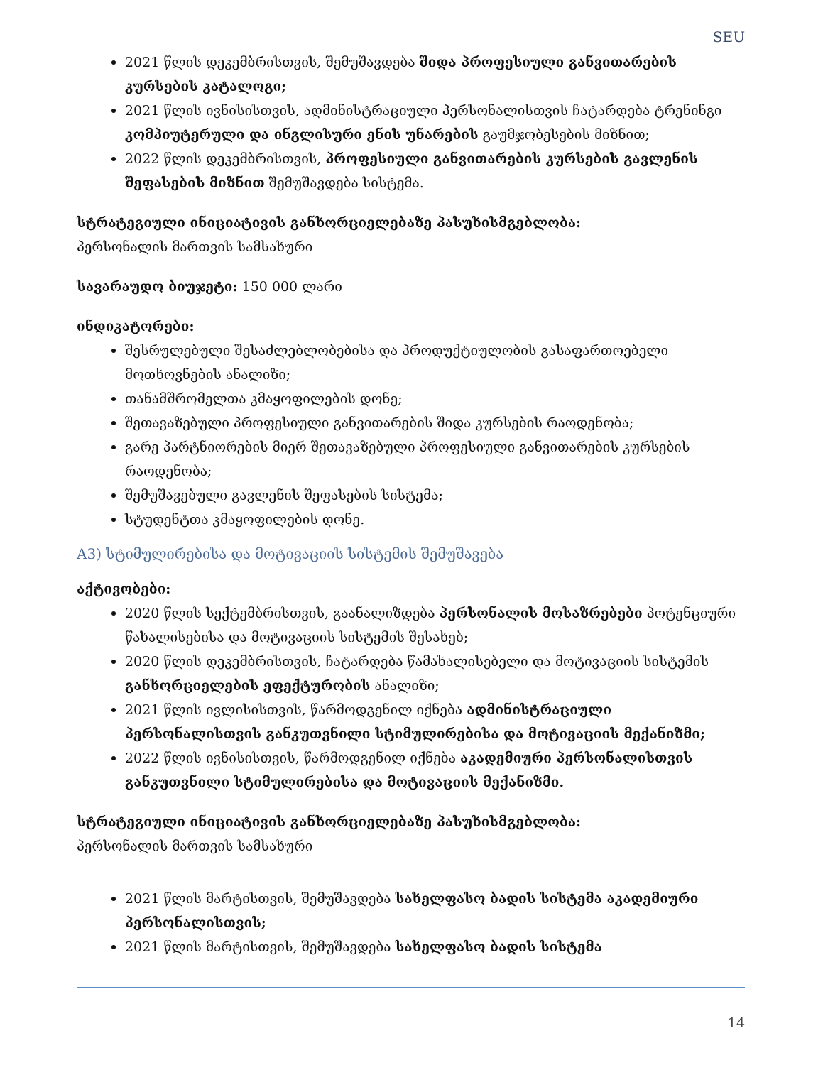SEU
2021 წლის დეკემბრისთვის, შემუშავდება შიდა პროფესიული განვითარების კურსების კატალოგი;
2021 წლის ივნისისთვის, ადმინისტრაციული პერსონალისთვის ჩატარდება ტრენინგი კომპიუტერული და ინგლისური ენის უნარების გაუმჯობესების მიზნით;
2022 წლის დეკემბრისთვის, პროფესიული განვითარების კურსების გავლენის შეფასების მიზნით შემუშავდება სისტემა.
სტრატეგიული ინიციატივის განხორციელებაზე პასუხისმგებლობა:
პერსონალის მართვის სამსახური
სავარაუდო ბიუჯეტი: 150 000 ლარი
ინდიკატორები:
შესრულებული შესაძლებლობებისა და პროდუქტიულობის გასაფართოებელი მოთხოვნების ანალიზი;
თანამშრომელთა კმაყოფილების დონე;
შეთავაზებული პროფესიული განვითარების შიდა კურსების რაოდენობა;
გარე პარტნიორების მიერ შეთავაზებული პროფესიული განვითარების კურსების რაოდენობა;
შემუშავებული გავლენის შეფასების სისტემა;
სტუდენტთა კმაყოფილების დონე.
A3) სტიმულირებისა და მოტივაციის სისტემის შემუშავება
აქტივობები:
2020 წლის სექტემბრისთვის, გაანალიზდება პერსონალის მოსაზრებები პოტენციური წახალისებისა და მოტივაციის სისტემის შესახებ;
2020 წლის დეკემბრისთვის, ჩატარდება წამახალისებელი და მოტივაციის სისტემის განხორციელების ეფექტურობის ანალიზი;
2021 წლის ივლისისთვის, წარმოდგენილ იქნება ადმინისტრაციული პერსონალისთვის განკუთვნილი სტიმულირებისა და მოტივაციის მექანიზმი;
2022 წლის ივნისისთვის, წარმოდგენილ იქნება აკადემიური პერსონალისთვის განკუთვნილი სტიმულირებისა და მოტივაციის მექანიზმი.
სტრატეგიული ინიციატივის განხორციელებაზე პასუხისმგებლობა:
პერსონალის მართვის სამსახური
2021 წლის მარტისთვის, შემუშავდება სახელფასო ბადის სისტემა აკადემიური პერსონალისთვის;
2021 წლის მარტისთვის, შემუშავდება სახელფასო ბადის სისტემა
14